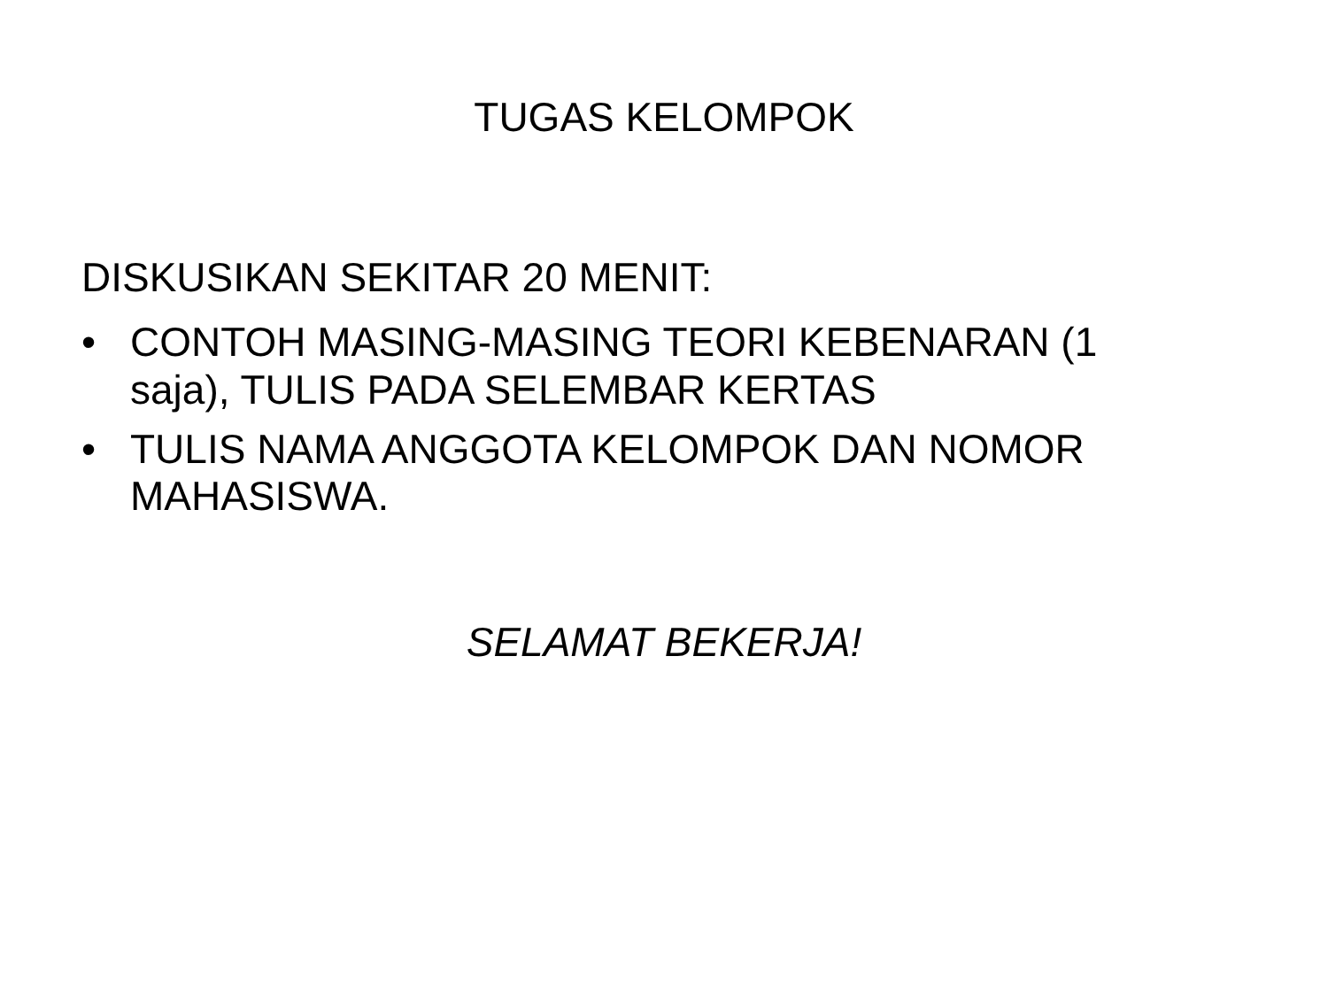TUGAS KELOMPOK
DISKUSIKAN SEKITAR 20 MENIT:
• CONTOH MASING-MASING TEORI KEBENARAN (1 saja), TULIS PADA SELEMBAR KERTAS
• TULIS NAMA ANGGOTA KELOMPOK DAN NOMOR MAHASISWA.
SELAMAT BEKERJA!